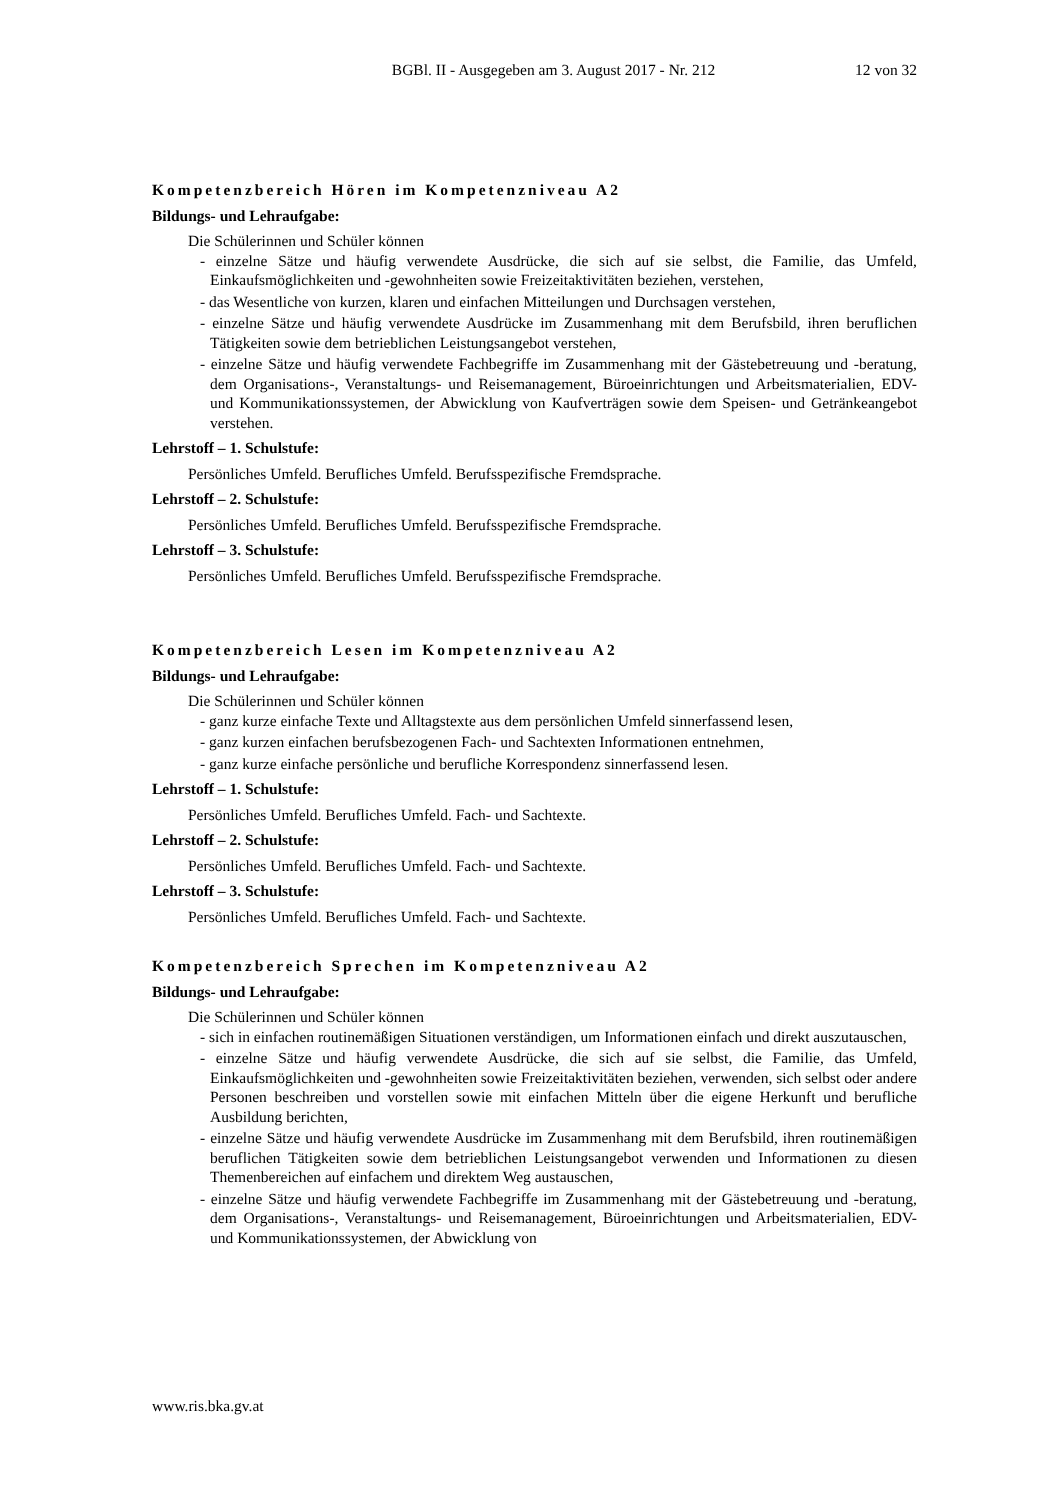BGBl. II - Ausgegeben am 3. August 2017 - Nr. 212 12 von 32
Kompetenzbereich Hören im Kompetenzniveau A2
Bildungs- und Lehraufgabe:
Die Schülerinnen und Schüler können
- einzelne Sätze und häufig verwendete Ausdrücke, die sich auf sie selbst, die Familie, das Umfeld, Einkaufsmöglichkeiten und -gewohnheiten sowie Freizeitaktivitäten beziehen, verstehen,
- das Wesentliche von kurzen, klaren und einfachen Mitteilungen und Durchsagen verstehen,
- einzelne Sätze und häufig verwendete Ausdrücke im Zusammenhang mit dem Berufsbild, ihren beruflichen Tätigkeiten sowie dem betrieblichen Leistungsangebot verstehen,
- einzelne Sätze und häufig verwendete Fachbegriffe im Zusammenhang mit der Gästebetreuung und -beratung, dem Organisations-, Veranstaltungs- und Reisemanagement, Büroeinrichtungen und Arbeitsmaterialien, EDV- und Kommunikationssystemen, der Abwicklung von Kaufverträgen sowie dem Speisen- und Getränkeangebot verstehen.
Lehrstoff – 1. Schulstufe:
Persönliches Umfeld. Berufliches Umfeld. Berufsspezifische Fremdsprache.
Lehrstoff – 2. Schulstufe:
Persönliches Umfeld. Berufliches Umfeld. Berufsspezifische Fremdsprache.
Lehrstoff – 3. Schulstufe:
Persönliches Umfeld. Berufliches Umfeld. Berufsspezifische Fremdsprache.
Kompetenzbereich Lesen im Kompetenzniveau A2
Bildungs- und Lehraufgabe:
Die Schülerinnen und Schüler können
- ganz kurze einfache Texte und Alltagstexte aus dem persönlichen Umfeld sinnerfassend lesen,
- ganz kurzen einfachen berufsbezogenen Fach- und Sachtexten Informationen entnehmen,
- ganz kurze einfache persönliche und berufliche Korrespondenz sinnerfassend lesen.
Lehrstoff – 1. Schulstufe:
Persönliches Umfeld. Berufliches Umfeld. Fach- und Sachtexte.
Lehrstoff – 2. Schulstufe:
Persönliches Umfeld. Berufliches Umfeld. Fach- und Sachtexte.
Lehrstoff – 3. Schulstufe:
Persönliches Umfeld. Berufliches Umfeld. Fach- und Sachtexte.
Kompetenzbereich Sprechen im Kompetenzniveau A2
Bildungs- und Lehraufgabe:
Die Schülerinnen und Schüler können
- sich in einfachen routinemäßigen Situationen verständigen, um Informationen einfach und direkt auszutauschen,
- einzelne Sätze und häufig verwendete Ausdrücke, die sich auf sie selbst, die Familie, das Umfeld, Einkaufsmöglichkeiten und -gewohnheiten sowie Freizeitaktivitäten beziehen, verwenden, sich selbst oder andere Personen beschreiben und vorstellen sowie mit einfachen Mitteln über die eigene Herkunft und berufliche Ausbildung berichten,
- einzelne Sätze und häufig verwendete Ausdrücke im Zusammenhang mit dem Berufsbild, ihren routinemäßigen beruflichen Tätigkeiten sowie dem betrieblichen Leistungsangebot verwenden und Informationen zu diesen Themenbereichen auf einfachem und direktem Weg austauschen,
- einzelne Sätze und häufig verwendete Fachbegriffe im Zusammenhang mit der Gästebetreuung und -beratung, dem Organisations-, Veranstaltungs- und Reisemanagement, Büroeinrichtungen und Arbeitsmaterialien, EDV- und Kommunikationssystemen, der Abwicklung von
www.ris.bka.gv.at